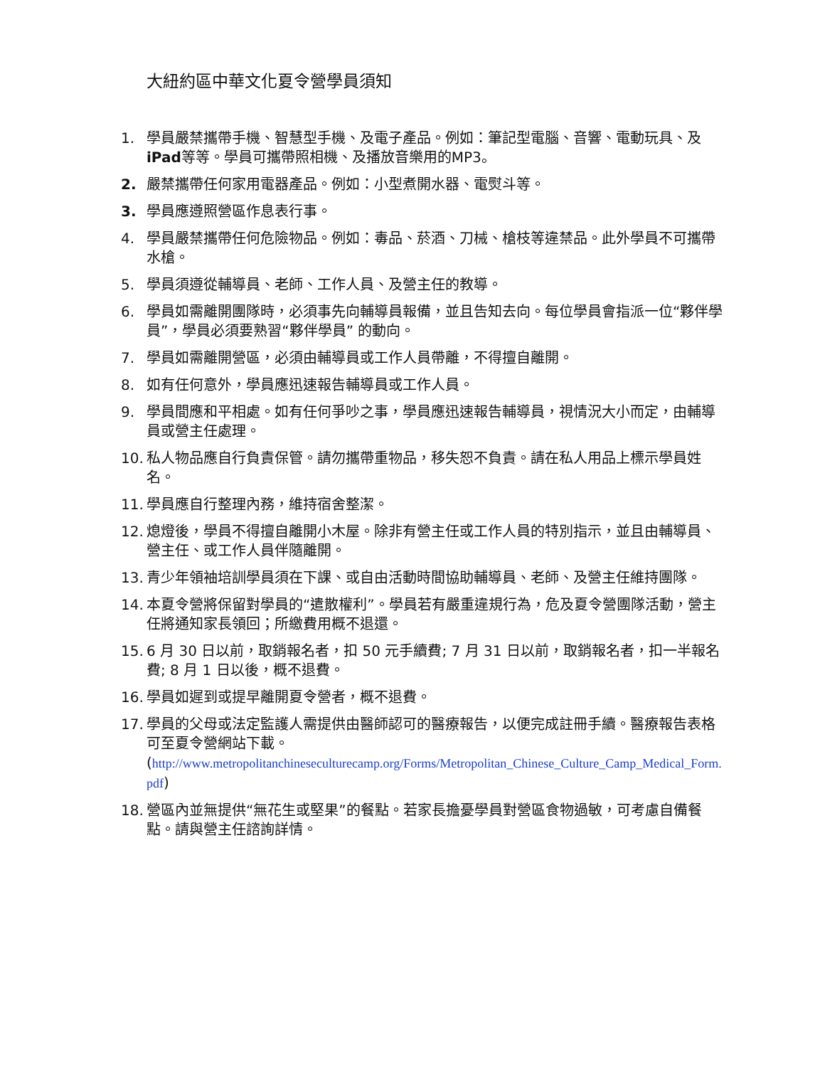大紐約區中華文化夏令營學員須知
1. 學員嚴禁攜帶手機、智慧型手機、及電子產品。例如：筆記型電腦、音響、電動玩具、及iPad等等。學員可攜帶照相機、及播放音樂用的MP3。
2. 嚴禁攜帶任何家用電器產品。例如：小型煮開水器、電熨斗等。
3. 學員應遵照營區作息表行事。
4. 學員嚴禁攜帶任何危險物品。例如：毒品、菸酒、刀械、槍枝等違禁品。此外學員不可攜帶水槍。
5. 學員須遵從輔導員、老師、工作人員、及營主任的教導。
6. 學員如需離開團隊時，必須事先向輔導員報備，並且告知去向。每位學員會指派一位“夥伴學員”，學員必須要熟習“夥伴學員” 的動向。
7. 學員如需離開營區，必須由輔導員或工作人員帶離，不得擅自離開。
8. 如有任何意外，學員應迅速報告輔導員或工作人員。
9. 學員間應和平相處。如有任何爭吵之事，學員應迅速報告輔導員，視情況大小而定，由輔導員或營主任處理。
10. 私人物品應自行負責保管。請勿攜帶重物品，移失恕不負責。請在私人用品上標示學員姓名。
11. 學員應自行整理內務，維持宿舍整潔。
12. 熄燈後，學員不得擅自離開小木屋。除非有營主任或工作人員的特別指示，並且由輔導員、營主任、或工作人員伴隨離開。
13. 青少年領袖培訓學員須在下課、或自由活動時間協助輔導員、老師、及營主任維持團隊。
14. 本夏令營將保留對學員的“遣散權利”。學員若有嚴重違規行為，危及夏令營團隊活動，營主任將通知家長領回；所繳費用概不退還。
15. 6 月 30 日以前，取銷報名者，扣 50 元手續費; 7 月 31 日以前，取銷報名者，扣一半報名費; 8 月 1 日以後，概不退費。
16. 學員如遲到或提早離開夏令營者，概不退費。
17. 學員的父母或法定監護人需提供由醫師認可的醫療報告，以便完成註冊手續。醫療報告表格可至夏令營網站下載。
(http://www.metropolitanchineseculturecamp.org/Forms/Metropolitan_Chinese_Culture_Camp_Medical_Form.pdf)
18. 營區內並無提供“無花生或堅果”的餐點。若家長擔憂學員對營區食物過敏，可考慮自備餐點。請與營主任諮詢詳情。